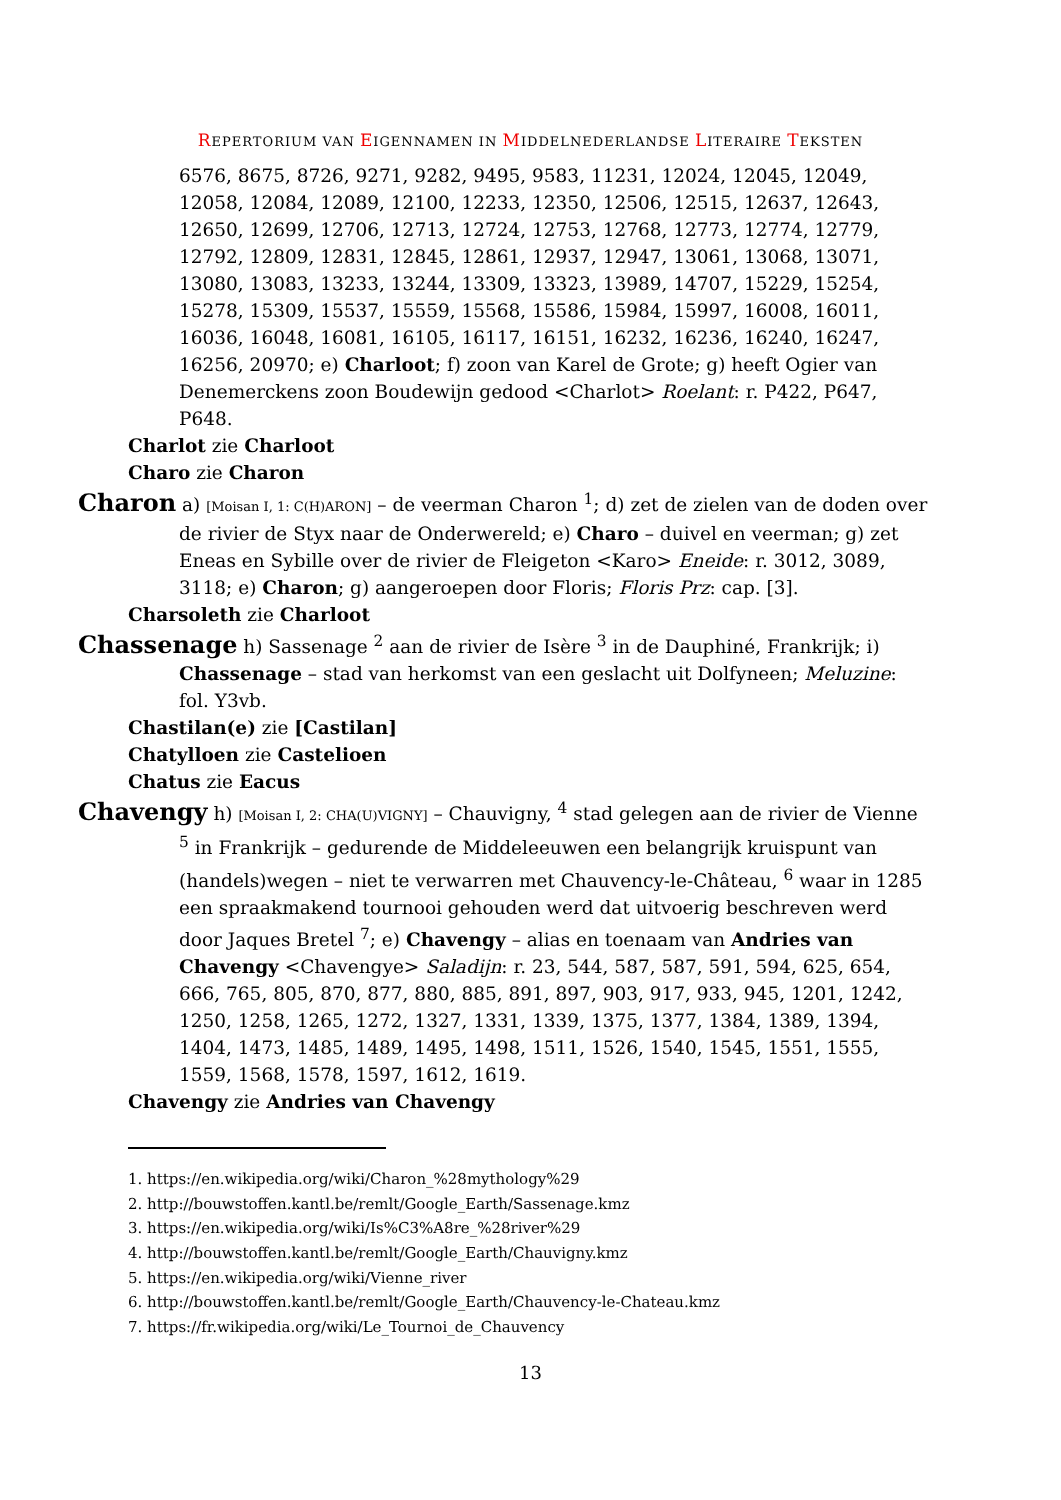REPERTORIUM VAN EIGENNAMEN IN MIDDELNEDERLANDSE LITERAIRE TEKSTEN
6576, 8675, 8726, 9271, 9282, 9495, 9583, 11231, 12024, 12045, 12049, 12058, 12084, 12089, 12100, 12233, 12350, 12506, 12515, 12637, 12643, 12650, 12699, 12706, 12713, 12724, 12753, 12768, 12773, 12774, 12779, 12792, 12809, 12831, 12845, 12861, 12937, 12947, 13061, 13068, 13071, 13080, 13083, 13233, 13244, 13309, 13323, 13989, 14707, 15229, 15254, 15278, 15309, 15537, 15559, 15568, 15586, 15984, 15997, 16008, 16011, 16036, 16048, 16081, 16105, 16117, 16151, 16232, 16236, 16240, 16247, 16256, 20970; e) Charloot; f) zoon van Karel de Grote; g) heeft Ogier van Denemerckens zoon Boudewijn gedood <Charlot> Roelant: r. P422, P647, P648.
Charlot zie Charloot
Charo zie Charon
Charon a) [Moisan I, 1: C(H)ARON] – de veerman Charon <sup>1</sup>; d) zet de zielen van de doden over de rivier de Styx naar de Onderwereld; e) Charo – duivel en veerman; g) zet Eneas en Sybille over de rivier de Fleigeton <Karo> Eneide: r. 3012, 3089, 3118; e) Charon; g) aangeroepen door Floris; Floris Prz: cap. [3].
Charsoleth zie Charloot
Chassenage h) Sassenage <sup>2</sup> aan de rivier de Isère <sup>3</sup> in de Dauphiné, Frankrijk; i) Chassenage – stad van herkomst van een geslacht uit Dolfyneen; Meluzine: fol. Y3vb.
Chastilan(e) zie [Castilan]
Chatylloen zie Castelioen
Chatus zie Eacus
Chavengy h) [Moisan I, 2: CHA(U)VIGNY] – Chauvigny, <sup>4</sup> stad gelegen aan de rivier de Vienne <sup>5</sup> in Frankrijk – gedurende de Middeleeuwen een belangrijk kruispunt van (handels)wegen – niet te verwarren met Chauvency-le-Château, <sup>6</sup> waar in 1285 een spraakmakend tournooi gehouden werd dat uitvoerig beschreven werd door Jaques Bretel <sup>7</sup>; e) Chavengy – alias en toenaam van Andries van Chavengy <Chavengye> Saladijn: r. 23, 544, 587, 587, 591, 594, 625, 654, 666, 765, 805, 870, 877, 880, 885, 891, 897, 903, 917, 933, 945, 1201, 1242, 1250, 1258, 1265, 1272, 1327, 1331, 1339, 1375, 1377, 1384, 1389, 1394, 1404, 1473, 1485, 1489, 1495, 1498, 1511, 1526, 1540, 1545, 1551, 1555, 1559, 1568, 1578, 1597, 1612, 1619.
Chavengy zie Andries van Chavengy
1. https://en.wikipedia.org/wiki/Charon_%28mythology%29
2. http://bouwstoffen.kantl.be/remlt/Google_Earth/Sassenage.kmz
3. https://en.wikipedia.org/wiki/Is%C3%A8re_%28river%29
4. http://bouwstoffen.kantl.be/remlt/Google_Earth/Chauvigny.kmz
5. https://en.wikipedia.org/wiki/Vienne_river
6. http://bouwstoffen.kantl.be/remlt/Google_Earth/Chauvency-le-Chateau.kmz
7. https://fr.wikipedia.org/wiki/Le_Tournoi_de_Chauvency
13